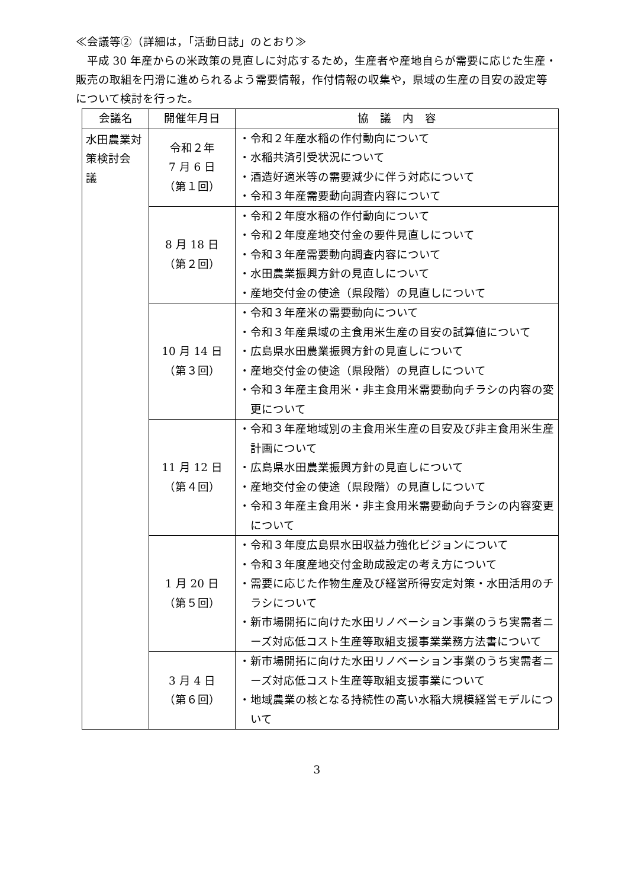≪会議等②（詳細は，「活動日誌」のとおり≫
平成 30 年産からの米政策の見直しに対応するため，生産者や産地自らが需要に応じた生産・販売の取組を円滑に進められるよう需要情報，作付情報の収集や，県域の生産の目安の設定等について検討を行った。
| 会議名 | 開催年月日 | 協 議 内 容 |
| --- | --- | --- |
| 水田農業対策検討会 議 | 令和２年 7 月 6 日 （第１回） | ・令和２年産水稲の作付動向について ・水稲共済引受状況について ・酒造好適米等の需要減少に伴う対応について ・令和３年産需要動向調査内容について |
| | 8 月 18 日 （第２回） | ・令和２年度水稲の作付動向について ・令和２年度産地交付金の要件見直しについて ・令和３年産需要動向調査内容について ・水田農業振興方針の見直しについて ・産地交付金の使途（県段階）の見直しについて |
| | 10 月 14 日 （第３回） | ・令和３年産米の需要動向について ・令和３年産県域の主食用米生産の目安の試算値について ・広島県水田農業振興方針の見直しについて ・産地交付金の使途（県段階）の見直しについて ・令和３年産主食用米・非主食用米需要動向チラシの内容の変更について |
| | 11 月 12 日 （第４回） | ・令和３年産地域別の主食用米生産の目安及び非主食用米生産計画について ・広島県水田農業振興方針の見直しについて ・産地交付金の使途（県段階）の見直しについて ・令和３年産主食用米・非主食用米需要動向チラシの内容変更について |
| | 1 月 20 日 （第５回） | ・令和３年度広島県水田収益力強化ビジョンについて ・令和３年度産地交付金助成設定の考え方について ・需要に応じた作物生産及び経営所得安定対策・水田活用のチラシについて ・新市場開拓に向けた水田リノベーション事業のうち実需者ニーズ対応低コスト生産等取組支援事業業務方法書について |
| | 3 月 4 日 （第６回） | ・新市場開拓に向けた水田リノベーション事業のうち実需者ニーズ対応低コスト生産等取組支援事業について ・地域農業の核となる持続性の高い水稲大規模経営モデルについて |
3